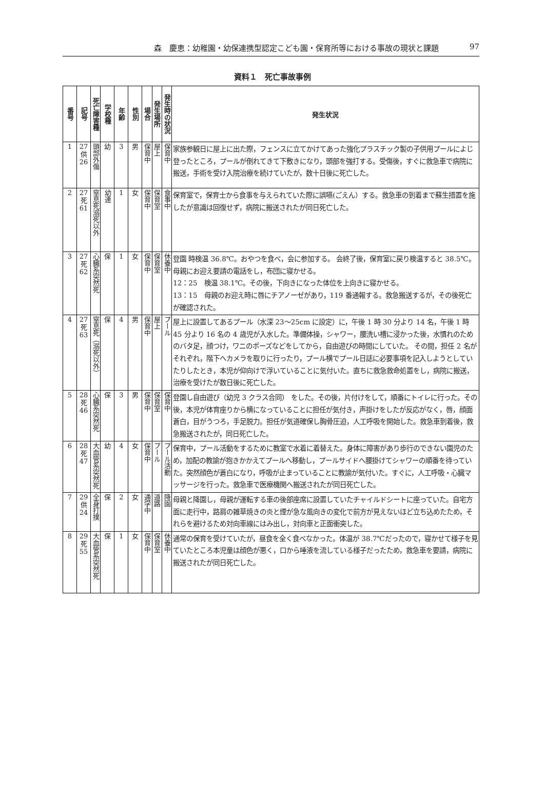森　慶恵：幼稚園・幼保連携型認定こども園・保育所等における事故の現状と課題 97
資料１　死亡事故事例
| 番号 | 記号 | 死亡障害種 | 学校種 | 年齢 | 性別 | 場合 | 発生場所 | 発生時の状況 | 発生状況 |
| --- | --- | --- | --- | --- | --- | --- | --- | --- | --- |
| 1 | 27 供 26 | 頭部外傷 | 幼 | 3 | 男 | 保育中 | 屋上 | 保育中 | 家族参観日に屋上に出た際，フェンスに立てかけてあった強化プラスチック製の子供用プールによじ登ったところ，プールが倒れてきて下敷きになり，頭部を強打する。受傷後，すぐに救急車で病院に搬送，手術を受け入院治療を続けていたが，数十日後に死亡した。 |
| 2 | 27 死 61 | 窒息死溺死以外 | 幼連 | 1 | 女 | 保育中 | 保育室 | 食事中 | 保育室で，保育士から食事を与えられていた際に誤嚥(ごえん）する。救急車の到着まで蘇生措置を施したが意識は回復せず，病院に搬送されたが同日死亡した。 |
| 3 | 27 死 62 | 心臓系突然死 | 保 | 1 | 女 | 保育中 | 保育室 | 休養中 | 登園 時検温 36.8℃。おやつを食べ，会に参加する。 会終了後，保育室に戻り検温すると 38.5℃。母親にお迎え要請の電話をし，布団に寝かせる。 12：25 検温 38.1℃。その後，下向きになった体位を上向きに寝かせる。 13：15 母親のお迎え時に唇にチアノーゼがあり，119 番通報する。救急搬送するが，その後死亡が確認された。 |
| 4 | 27 死 63 | 窒息死（溺死以外） | 保 | 4 | 男 | 保育中 | 屋上 | プール | 屋上に設置してあるプール（水深 23～25cm に設定）に，午後 1 時 30 分より 14 名，午後 1 時 45 分より 16 名の 4 歳児が入水した。準備体操，シャワー，腰洗い槽に浸かった後，水慣れのためのバタ足，顔つけ，ワニのポーズなどをしてから，自由遊びの時間にしていた。 その間，担任 2 名がそれぞれ，階下へカメラを取りに行ったり，プール横でプール日誌に必要事項を記入しようとしていたりしたとき，本児が仰向けで浮いていることに気付いた。直ちに救急救命処置をし，病院に搬送，治療を受けたが数日後に死亡した。 |
| 5 | 28 死 46 | 心臓系突然死 | 保 | 3 | 男 | 保育中 | 保育室 | 保育中 | 登園し自由遊び（幼児 3 クラス合同） をした。その後，片付けをして，順番にトイレに行った。その後，本児が体育座りから横になっていることに担任が気付き，声掛けをしたが反応がなく，唇，顔面蒼白，目がうつろ，手足脱力。担任が気道確保し胸骨圧迫，人工呼吸を開始した。救急車到着後，救急搬送されたが，同日死亡した。 |
| 6 | 28 死 47 | 大血管系突然死 | 幼 | 4 | 女 | 保育中 | プール | プール活動 | 保育中，プール活動をするために教室で水着に着替えた。身体に障害があり歩行のできない園児のため，加配の教諭が抱きかかえてプールへ移動し，プールサイドへ腰掛けてシャワーの順番を待っていた。突然顔色が蒼白になり，呼吸が止まっていることに教諭が気付いた。すぐに，人工呼吸・心臓マッサージを行った。救急車で医療機関へ搬送されたが同日死亡した。 |
| 7 | 29 供 24 | 全身打撲 | 保 | 2 | 女 | 通学中 | 道路 | 降園 | 母親と降園し，母親が運転する車の後部座席に設置していたチャイルドシートに座っていた。自宅方面に走行中，路肩の雑草焼きの炎と煙が急な風向きの変化で前方が見えないほど立ち込めたため，それらを避けるため対向車線にはみ出し，対向車と正面衝突した。 |
| 8 | 29 死 55 | 大血管系突然死 | 保 | 1 | 女 | 保育中 | 保育室 | 休養中 | 通常の保育を受けていたが，昼食を全く食べなかった。体温が 38.7℃だったので，寝かせて様子を見ていたところ本児童は顔色が悪く，口から唾液を流している様子だったため，救急車を要請，病院に搬送されたが同日死亡した。 |